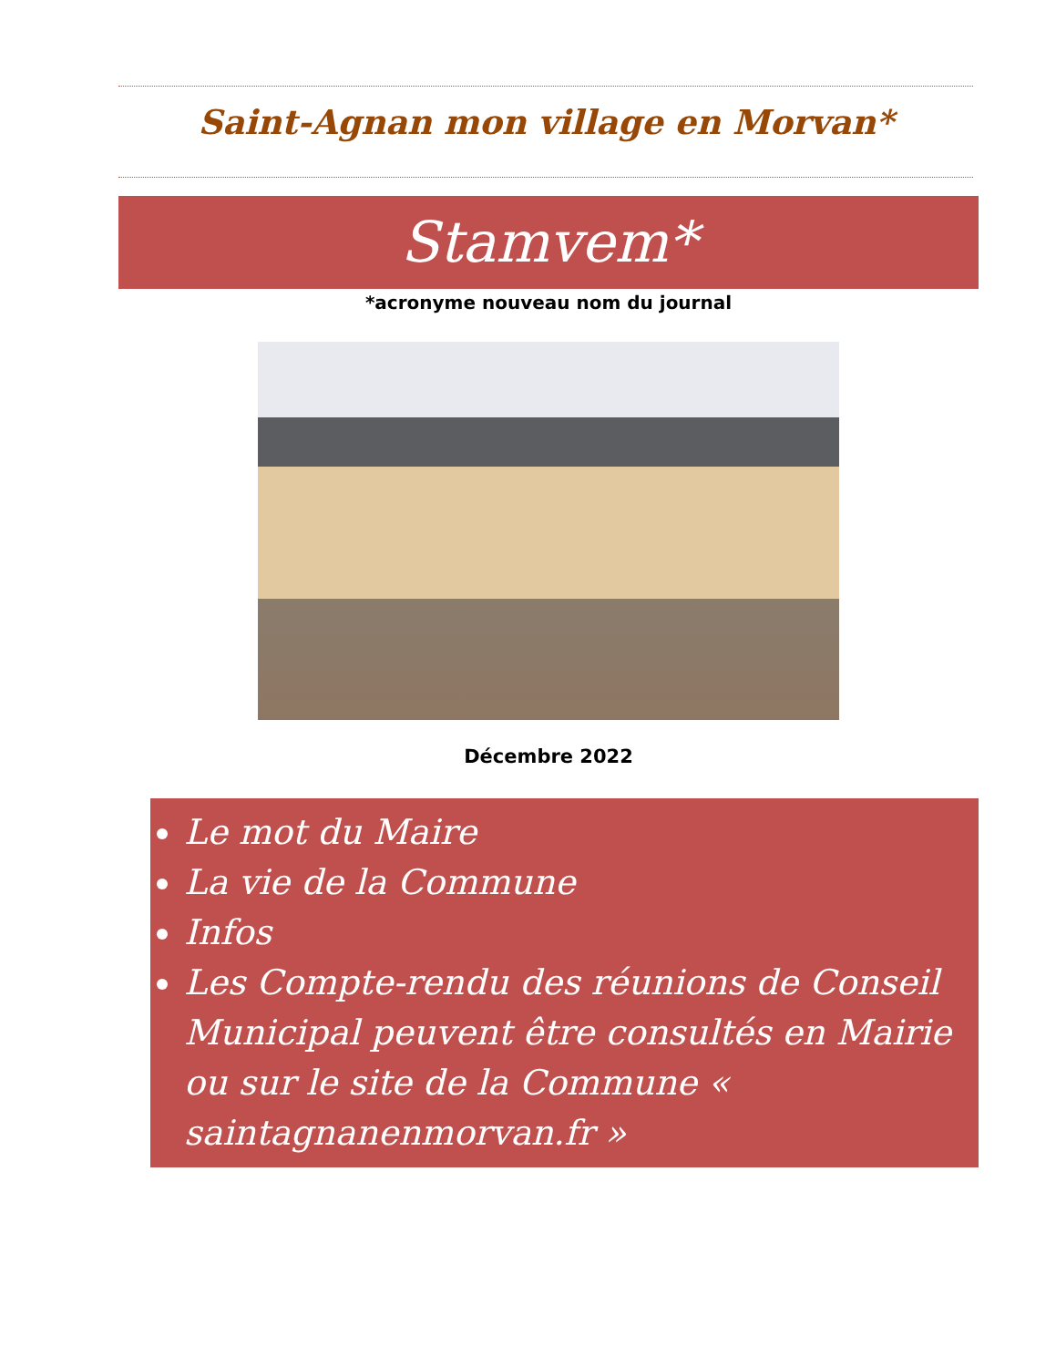Saint-Agnan mon village en Morvan*
Stamvem*
*acronyme nouveau nom du journal
Décembre 2022
Le mot du Maire
La vie de la Commune
Infos
Les Compte-rendu des réunions de Conseil Municipal peuvent être consultés en Mairie ou sur le site de la Commune « saintagnanenmorvan.fr »